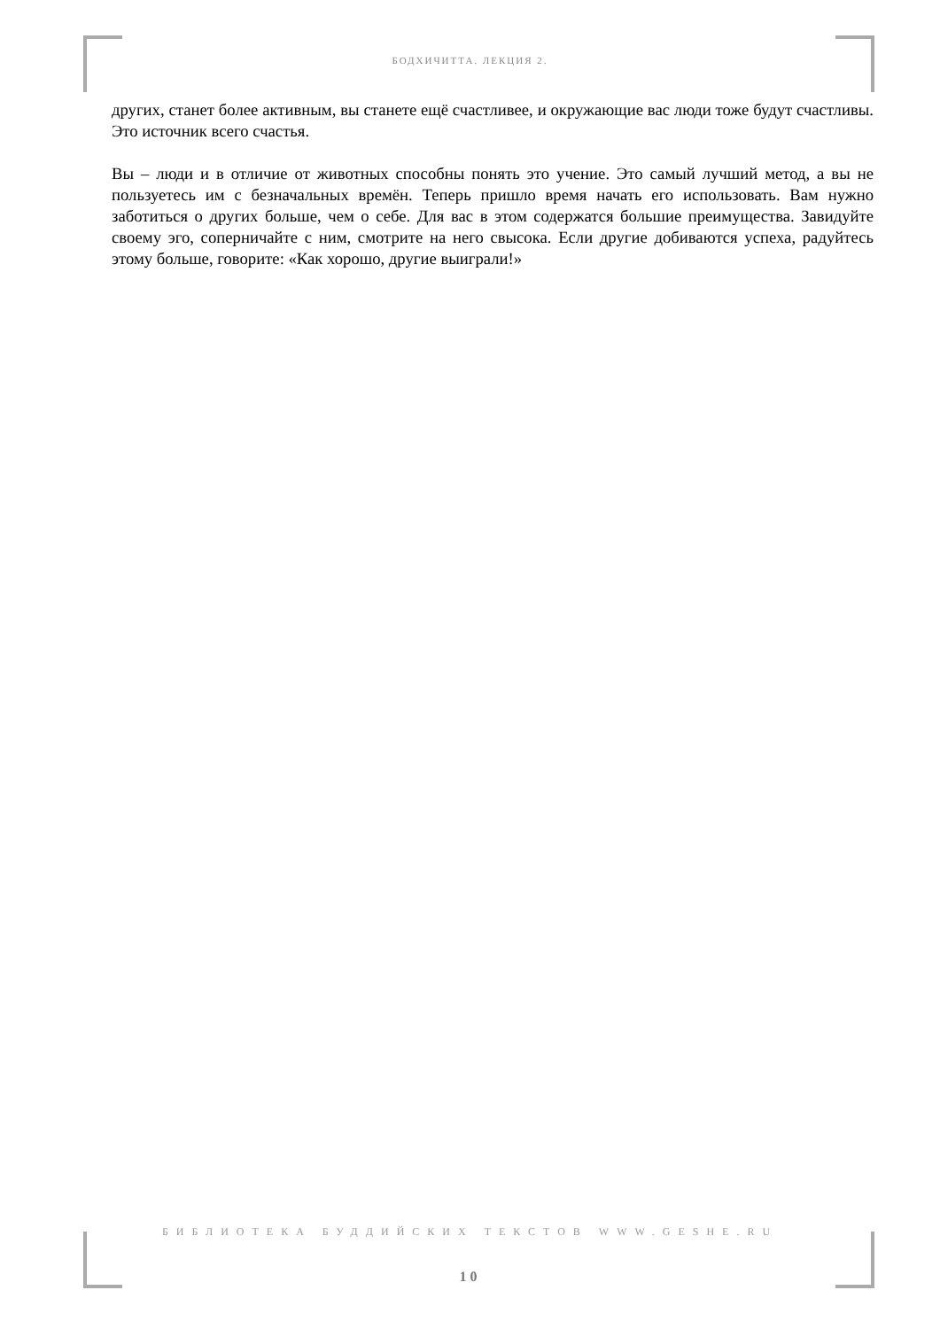БОДХИЧИТТА. ЛЕКЦИЯ 2.
других, станет более активным, вы станете ещё счастливее, и окружающие вас люди тоже будут счастливы. Это источник всего счастья.
Вы – люди и в отличие от животных способны понять это учение. Это самый лучший метод, а вы не пользуетесь им с безначальных времён. Теперь пришло время начать его использовать. Вам нужно заботиться о других больше, чем о себе. Для вас в этом содержатся большие преимущества. Завидуйте своему эго, соперничайте с ним, смотрите на него свысока. Если другие добиваются успеха, радуйтесь этому больше, говорите: «Как хорошо, другие выиграли!»
БИБЛИОТЕКА БУДДИЙСКИХ ТЕКСТОВ WWW.GESHE.RU
10